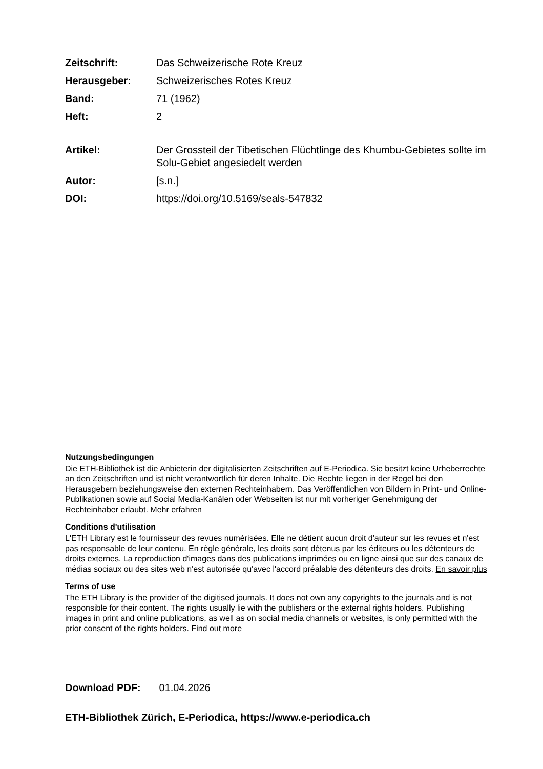Zeitschrift: Das Schweizerische Rote Kreuz
Herausgeber: Schweizerisches Rotes Kreuz
Band: 71 (1962)
Heft: 2
Artikel: Der Grossteil der Tibetischen Flüchtlinge des Khumbu-Gebietes sollte im Solu-Gebiet angesiedelt werden
Autor: [s.n.]
DOI: https://doi.org/10.5169/seals-547832
Nutzungsbedingungen
Die ETH-Bibliothek ist die Anbieterin der digitalisierten Zeitschriften auf E-Periodica. Sie besitzt keine Urheberrechte an den Zeitschriften und ist nicht verantwortlich für deren Inhalte. Die Rechte liegen in der Regel bei den Herausgebern beziehungsweise den externen Rechteinhabern. Das Veröffentlichen von Bildern in Print- und Online-Publikationen sowie auf Social Media-Kanälen oder Webseiten ist nur mit vorheriger Genehmigung der Rechteinhaber erlaubt. Mehr erfahren
Conditions d'utilisation
L'ETH Library est le fournisseur des revues numérisées. Elle ne détient aucun droit d'auteur sur les revues et n'est pas responsable de leur contenu. En règle générale, les droits sont détenus par les éditeurs ou les détenteurs de droits externes. La reproduction d'images dans des publications imprimées ou en ligne ainsi que sur des canaux de médias sociaux ou des sites web n'est autorisée qu'avec l'accord préalable des détenteurs des droits. En savoir plus
Terms of use
The ETH Library is the provider of the digitised journals. It does not own any copyrights to the journals and is not responsible for their content. The rights usually lie with the publishers or the external rights holders. Publishing images in print and online publications, as well as on social media channels or websites, is only permitted with the prior consent of the rights holders. Find out more
Download PDF: 01.04.2026
ETH-Bibliothek Zürich, E-Periodica, https://www.e-periodica.ch